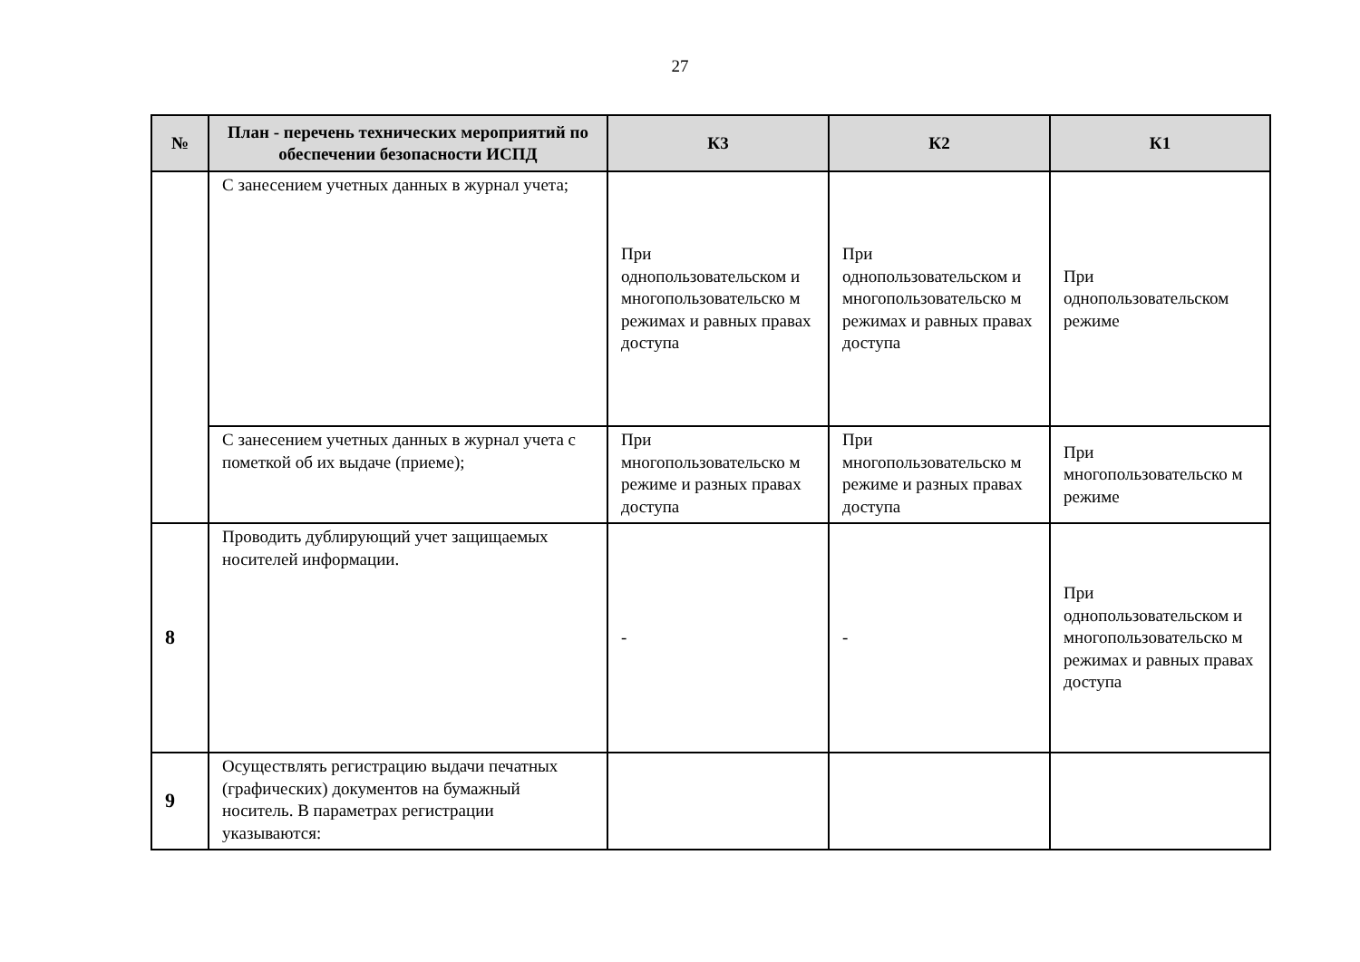27
| № | План - перечень технических мероприятий по обеспечении безопасности ИСПД | К3 | К2 | К1 |
| --- | --- | --- | --- | --- |
| | С занесением учетных данных в журнал учета; | При однопользовательском и многопользовательско м режимах и равных правах доступа | При однопользовательском и многопользовательско м режимах и равных правах доступа | При однопользовательском режиме |
| | С занесением учетных данных в журнал учета с пометкой об их выдаче (приеме); | При многопользовательско м режиме и разных правах доступа | При многопользовательско м режиме и разных правах доступа | При многопользовательско м режиме |
| 8 | Проводить дублирующий учет защищаемых носителей информации. | - | - | При однопользовательском и многопользовательско м режимах и равных правах доступа |
| 9 | Осуществлять регистрацию выдачи печатных (графических) документов на бумажный носитель. В параметрах регистрации указываются: | | | |